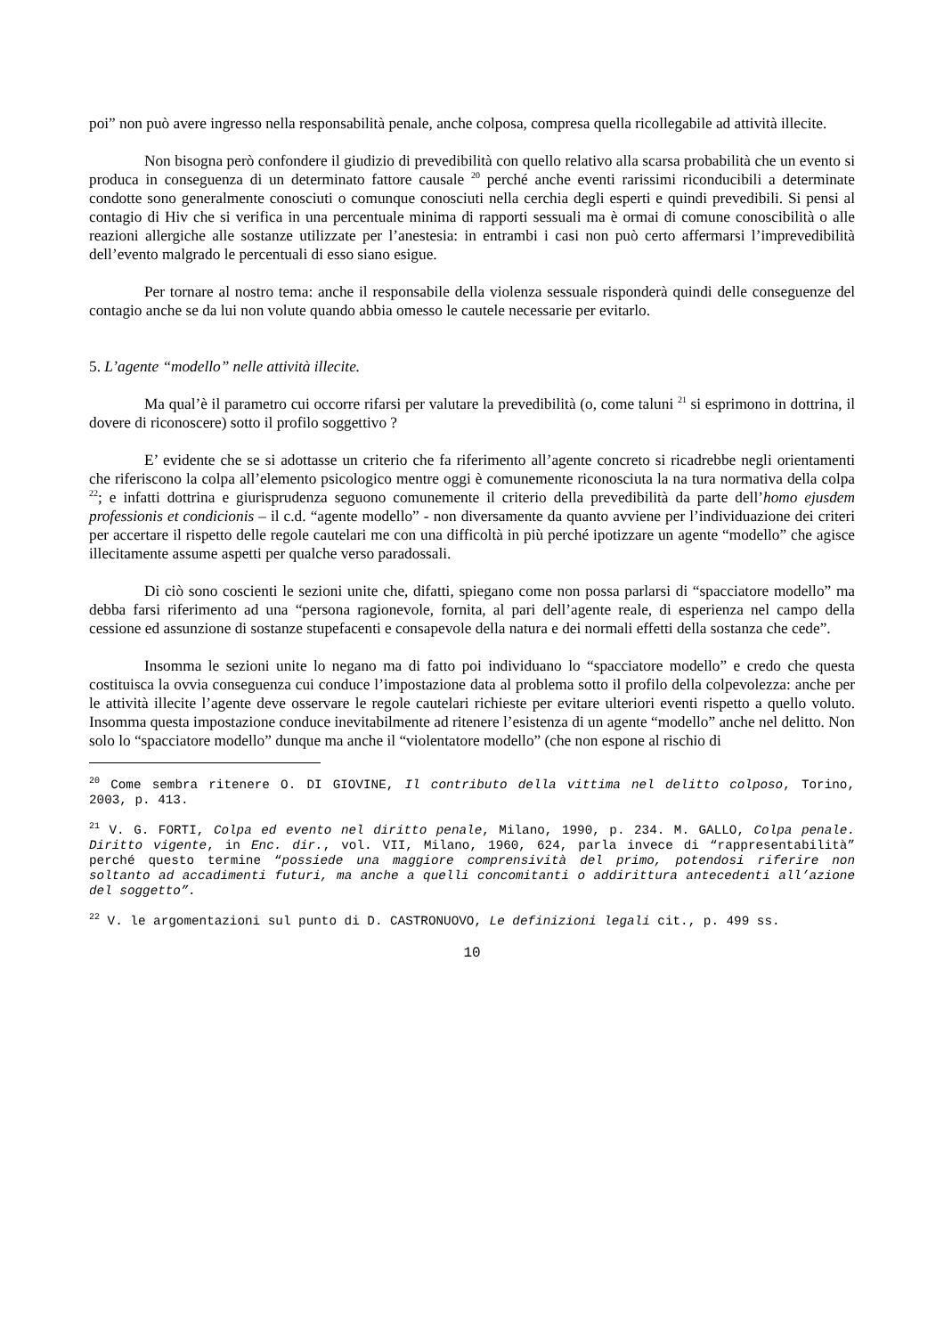poi” non può avere ingresso nella responsabilità penale, anche colposa, compresa quella ricollegabile ad attività illecite.
Non bisogna però confondere il giudizio di prevedibilità con quello relativo alla scarsa probabilità che un evento si produca in conseguenza di un determinato fattore causale <sup>20</sup> perché anche eventi rarissimi riconducibili a determinate condotte sono generalmente conosciuti o comunque conosciuti nella cerchia degli esperti e quindi prevedibili. Si pensi al contagio di Hiv che si verifica in una percentuale minima di rapporti sessuali ma è ormai di comune conoscibilità o alle reazioni allergiche alle sostanze utilizzate per l’anestesia: in entrambi i casi non può certo affermarsi l’imprevedibilità dell’evento malgrado le percentuali di esso siano esigue.
Per tornare al nostro tema: anche il responsabile della violenza sessuale risponderà quindi delle conseguenze del contagio anche se da lui non volute quando abbia omesso le cautele necessarie per evitarlo.
5. L’agente “modello” nelle attività illecite.
Ma qual’è il parametro cui occorre rifarsi per valutare la prevedibilità (o, come taluni <sup>21</sup> si esprimono in dottrina, il dovere di riconoscere) sotto il profilo soggettivo ?
E’ evidente che se si adottasse un criterio che fa riferimento all’agente concreto si ricadrebbe negli orientamenti che riferiscono la colpa all’elemento psicologico mentre oggi è comunemente riconosciuta la na tura normativa della colpa <sup>22</sup>; e infatti dottrina e giurisprudenza seguono comunemente il criterio della prevedibilità da parte dell’homo ejusdem professionis et condicionis – il c.d. “agente modello” - non diversamente da quanto avviene per l’individuazione dei criteri per accertare il rispetto delle regole cautelari me con una difficoltà in più perché ipotizzare un agente “modello” che agisce illecitamente assume aspetti per qualche verso paradossali.
Di ciò sono coscienti le sezioni unite che, difatti, spiegano come non possa parlarsi di “spacciatore modello” ma debba farsi riferimento ad una “persona ragionevole, fornita, al pari dell’agente reale, di esperienza nel campo della cessione ed assunzione di sostanze stupefacenti e consapevole della natura e dei normali effetti della sostanza che cede”.
Insomma le sezioni unite lo negano ma di fatto poi individuano lo “spacciatore modello” e credo che questa costituisca la ovvia conseguenza cui conduce l’impostazione data al problema sotto il profilo della colpevolezza: anche per le attività illecite l’agente deve osservare le regole cautelari richieste per evitare ulteriori eventi rispetto a quello voluto. Insomma questa impostazione conduce inevitabilmente ad ritenere l’esistenza di un agente “modello” anche nel delitto. Non solo lo “spacciatore modello” dunque ma anche il “violentatore modello” (che non espone al rischio di
<sup>20</sup> Come sembra ritenere O. DI GIOVINE, Il contributo della vittima nel delitto colposo, Torino, 2003, p. 413.
<sup>21</sup> V. G. FORTI, Colpa ed evento nel diritto penale, Milano, 1990, p. 234. M. GALLO, Colpa penale. Diritto vigente, in Enc. dir., vol. VII, Milano, 1960, 624, parla invece di “rappresentabilità” perché questo termine “possiede una maggiore comprensività del primo, potendosi riferire non soltanto ad accadimenti futuri, ma anche a quelli concomitanti o addirittura antecedenti all’azione del soggetto”.
<sup>22</sup> V. le argomentazioni sul punto di D. CASTRONUOVO, Le definizioni legali cit., p. 499 ss.
10